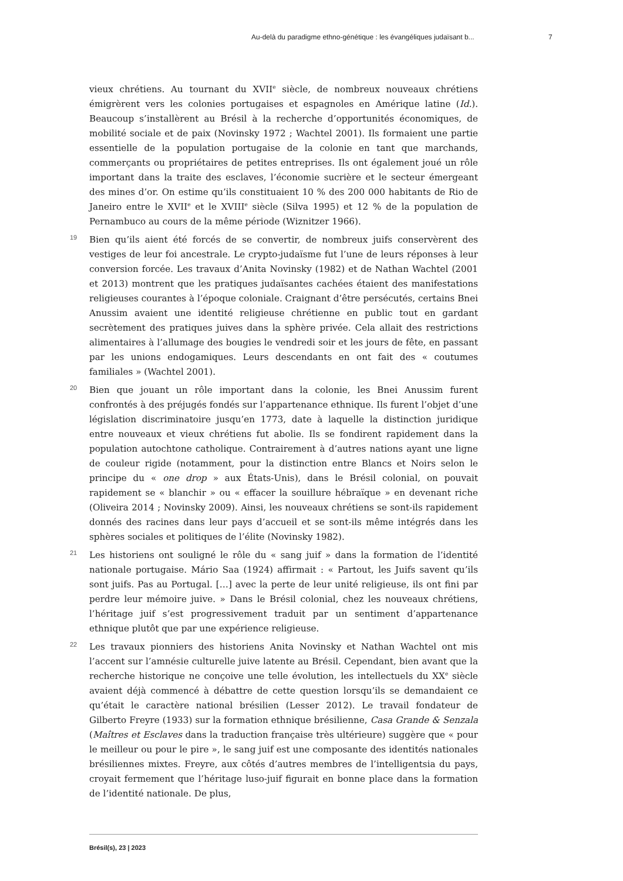Au-delà du paradigme ethno-génétique : les évangéliques judaïsant b... 7
vieux chrétiens. Au tournant du XVII<sup>e</sup> siècle, de nombreux nouveaux chrétiens émigrèrent vers les colonies portugaises et espagnoles en Amérique latine (Id.). Beaucoup s’installèrent au Brésil à la recherche d’opportunités économiques, de mobilité sociale et de paix (Novinsky 1972 ; Wachtel 2001). Ils formaient une partie essentielle de la population portugaise de la colonie en tant que marchands, commerçants ou propriétaires de petites entreprises. Ils ont également joué un rôle important dans la traite des esclaves, l’économie sucrière et le secteur émergeant des mines d’or. On estime qu’ils constituaient 10 % des 200 000 habitants de Rio de Janeiro entre le XVII<sup>e</sup> et le XVIII<sup>e</sup> siècle (Silva 1995) et 12 % de la population de Pernambuco au cours de la même période (Wiznitzer 1966).
19 Bien qu’ils aient été forcés de se convertir, de nombreux juifs conservèrent des vestiges de leur foi ancestrale. Le crypto-judaïsme fut l’une de leurs réponses à leur conversion forcée. Les travaux d’Anita Novinsky (1982) et de Nathan Wachtel (2001 et 2013) montrent que les pratiques judaïsantes cachées étaient des manifestations religieuses courantes à l’époque coloniale. Craignant d’être persécutés, certains Bnei Anussim avaient une identité religieuse chrétienne en public tout en gardant secrètement des pratiques juives dans la sphère privée. Cela allait des restrictions alimentaires à l’allumage des bougies le vendredi soir et les jours de fête, en passant par les unions endogamiques. Leurs descendants en ont fait des « coutumes familiales » (Wachtel 2001).
20 Bien que jouant un rôle important dans la colonie, les Bnei Anussim furent confrontés à des préjugés fondés sur l’appartenance ethnique. Ils furent l’objet d’une législation discriminatoire jusqu’en 1773, date à laquelle la distinction juridique entre nouveaux et vieux chrétiens fut abolie. Ils se fondirent rapidement dans la population autochtone catholique. Contrairement à d’autres nations ayant une ligne de couleur rigide (notamment, pour la distinction entre Blancs et Noirs selon le principe du « one drop » aux États-Unis), dans le Brésil colonial, on pouvait rapidement se « blanchir » ou « effacer la souillure hébraïque » en devenant riche (Oliveira 2014 ; Novinsky 2009). Ainsi, les nouveaux chrétiens se sont-ils rapidement donnés des racines dans leur pays d’accueil et se sont-ils même intégrés dans les sphères sociales et politiques de l’élite (Novinsky 1982).
21 Les historiens ont souligné le rôle du « sang juif » dans la formation de l’identité nationale portugaise. Mário Saa (1924) affirmait : « Partout, les Juifs savent qu’ils sont juifs. Pas au Portugal. […] avec la perte de leur unité religieuse, ils ont fini par perdre leur mémoire juive. » Dans le Brésil colonial, chez les nouveaux chrétiens, l’héritage juif s’est progressivement traduit par un sentiment d’appartenance ethnique plutôt que par une expérience religieuse.
22 Les travaux pionniers des historiens Anita Novinsky et Nathan Wachtel ont mis l’accent sur l’amnésie culturelle juive latente au Brésil. Cependant, bien avant que la recherche historique ne conçoive une telle évolution, les intellectuels du XX<sup>e</sup> siècle avaient déjà commencé à débattre de cette question lorsqu’ils se demandaient ce qu’était le caractère national brésilien (Lesser 2012). Le travail fondateur de Gilberto Freyre (1933) sur la formation ethnique brésilienne, Casa Grande & Senzala (Maîtres et Esclaves dans la traduction française très ultérieure) suggère que « pour le meilleur ou pour le pire », le sang juif est une composante des identités nationales brésiliennes mixtes. Freyre, aux côtés d’autres membres de l’intelligentsia du pays, croyait fermement que l’héritage luso-juif figurait en bonne place dans la formation de l’identité nationale. De plus,
Brésil(s), 23 | 2023